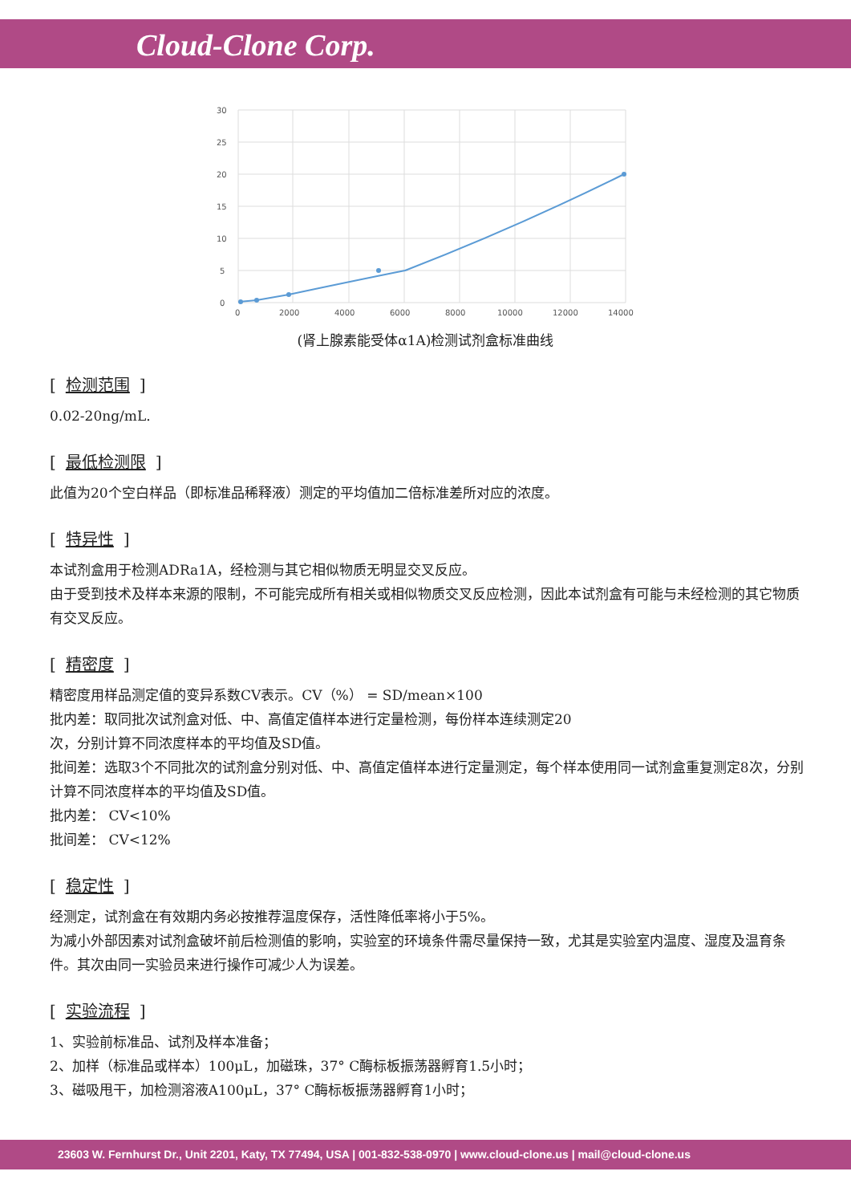Cloud-Clone Corp.
30
25
20
15
10
5
0
0
2000
4000
6000
8000
10000
12000
14000
(肾上腺素能受体α1A)检测试剂盒标准曲线
[检测范围]
0.02-20ng/mL.
[最低检测限]
此值为20个空白样品（即标准品稀释液）测定的平均值加二倍标准差所对应的浓度。
[特异性]
本试剂盒用于检测ADRa1A，经检测与其它相似物质无明显交叉反应。
由于受到技术及样本来源的限制，不可能完成所有相关或相似物质交叉反应检测，因此本试剂盒有可能与未经检测的其它物质有交叉反应。
[精密度]
精密度用样品测定值的变异系数CV表示。CV（%） = SD/mean×100
批内差：取同批次试剂盒对低、中、高值定值样本进行定量检测，每份样本连续测定20
次，分别计算不同浓度样本的平均值及SD值。
批间差：选取3个不同批次的试剂盒分别对低、中、高值定值样本进行定量测定，每个样本使用同一试剂盒重复测定8次，分别计算不同浓度样本的平均值及SD值。
批内差： CV<10%
批间差： CV<12%
[稳定性]
经测定，试剂盒在有效期内务必按推荐温度保存，活性降低率将小于5%。
为减小外部因素对试剂盒破坏前后检测值的影响，实验室的环境条件需尽量保持一致，尤其是实验室内温度、湿度及温育条件。其次由同一实验员来进行操作可减少人为误差。
[实验流程]
1、实验前标准品、试剂及样本准备；
2、加样（标准品或样本）100μL，加磁珠，37° C酶标板振荡器孵育1.5小时；
3、磁吸甩干，加检测溶液A100μL，37° C酶标板振荡器孵育1小时；
23603 W. Fernhurst Dr., Unit 2201, Katy, TX 77494, USA | 001-832-538-0970 | www.cloud-clone.us | mail@cloud-clone.us